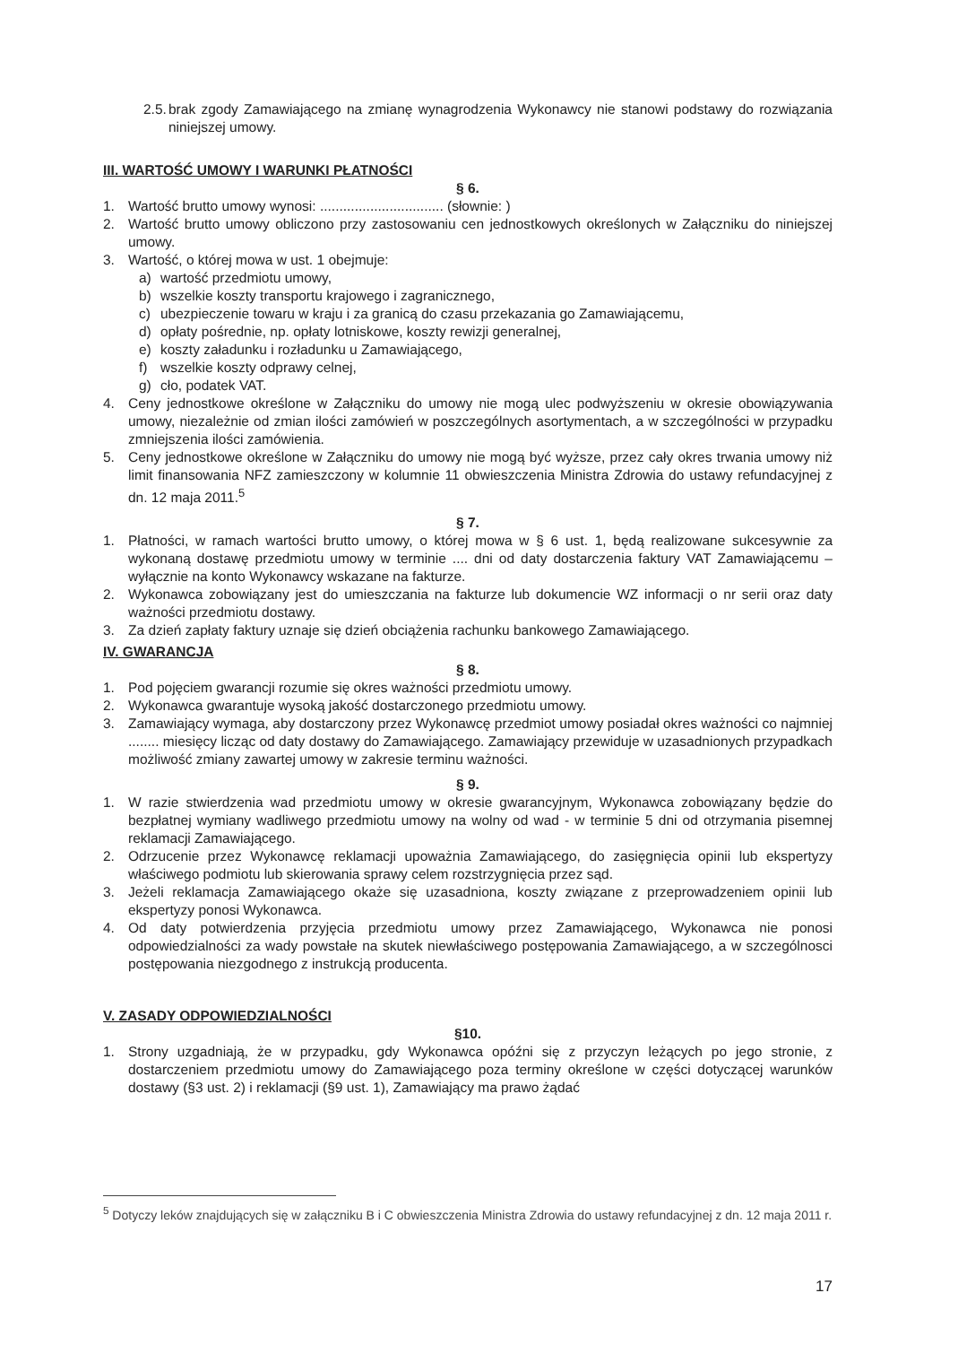2.5. brak zgody Zamawiającego na zmianę wynagrodzenia Wykonawcy nie stanowi podstawy do rozwiązania niniejszej umowy.
III. WARTOŚĆ UMOWY I WARUNKI PŁATNOŚCI
§ 6.
1. Wartość brutto umowy wynosi: ................................ (słownie: )
2. Wartość brutto umowy obliczono przy zastosowaniu cen jednostkowych określonych w Załączniku do niniejszej umowy.
3. Wartość, o której mowa w ust. 1 obejmuje:
a) wartość przedmiotu umowy,
b) wszelkie koszty transportu krajowego i zagranicznego,
c) ubezpieczenie towaru w kraju i za granicą do czasu przekazania go Zamawiającemu,
d) opłaty pośrednie, np. opłaty lotniskowe, koszty rewizji generalnej,
e) koszty załadunku i rozładunku u Zamawiającego,
f) wszelkie koszty odprawy celnej,
g) cło, podatek VAT.
4. Ceny jednostkowe określone w Załączniku do umowy nie mogą ulec podwyższeniu w okresie obowiązywania umowy, niezależnie od zmian ilości zamówień w poszczególnych asortymentach, a w szczególności w przypadku zmniejszenia ilości zamówienia.
5. Ceny jednostkowe określone w Załączniku do umowy nie mogą być wyższe, przez cały okres trwania umowy niż limit finansowania NFZ zamieszczony w kolumnie 11 obwieszczenia Ministra Zdrowia do ustawy refundacyjnej z dn. 12 maja 2011.<sup>5</sup>
§ 7.
1. Płatności, w ramach wartości brutto umowy, o której mowa w § 6 ust. 1, będą realizowane sukcesywnie za wykonaną dostawę przedmiotu umowy w terminie .... dni od daty dostarczenia faktury VAT Zamawiającemu – wyłącznie na konto Wykonawcy wskazane na fakturze.
2. Wykonawca zobowiązany jest do umieszczania na fakturze lub dokumencie WZ informacji o nr serii oraz daty ważności przedmiotu dostawy.
3. Za dzień zapłaty faktury uznaje się dzień obciążenia rachunku bankowego Zamawiającego.
IV. GWARANCJA
§ 8.
1. Pod pojęciem gwarancji rozumie się okres ważności przedmiotu umowy.
2. Wykonawca gwarantuje wysoką jakość dostarczonego przedmiotu umowy.
3. Zamawiający wymaga, aby dostarczony przez Wykonawcę przedmiot umowy posiadał okres ważności co najmniej ........ miesięcy licząc od daty dostawy do Zamawiającego. Zamawiający przewiduje w uzasadnionych przypadkach możliwość zmiany zawartej umowy w zakresie terminu ważności.
§ 9.
1. W razie stwierdzenia wad przedmiotu umowy w okresie gwarancyjnym, Wykonawca zobowiązany będzie do bezpłatnej wymiany wadliwego przedmiotu umowy na wolny od wad - w terminie 5 dni od otrzymania pisemnej reklamacji Zamawiającego.
2. Odrzucenie przez Wykonawcę reklamacji upoważnia Zamawiającego, do zasięgnięcia opinii lub ekspertyzy właściwego podmiotu lub skierowania sprawy celem rozstrzygnięcia przez sąd.
3. Jeżeli reklamacja Zamawiającego okaże się uzasadniona, koszty związane z przeprowadzeniem opinii lub ekspertyzy ponosi Wykonawca.
4. Od daty potwierdzenia przyjęcia przedmiotu umowy przez Zamawiającego, Wykonawca nie ponosi odpowiedzialności za wady powstałe na skutek niewłaściwego postępowania Zamawiającego, a w szczególnosci postępowania niezgodnego z instrukcją producenta.
V. ZASADY ODPOWIEDZIALNOŚCI
§10.
1. Strony uzgadniają, że w przypadku, gdy Wykonawca opóźni się z przyczyn leżących po jego stronie, z dostarczeniem przedmiotu umowy do Zamawiającego poza terminy określone w części dotyczącej warunków dostawy (§3 ust. 2) i reklamacji (§9 ust. 1), Zamawiający ma prawo żądać
<sup>5</sup> Dotyczy leków znajdujących się w załączniku B i C obwieszczenia Ministra Zdrowia do ustawy refundacyjnej z dn. 12 maja 2011 r.
17